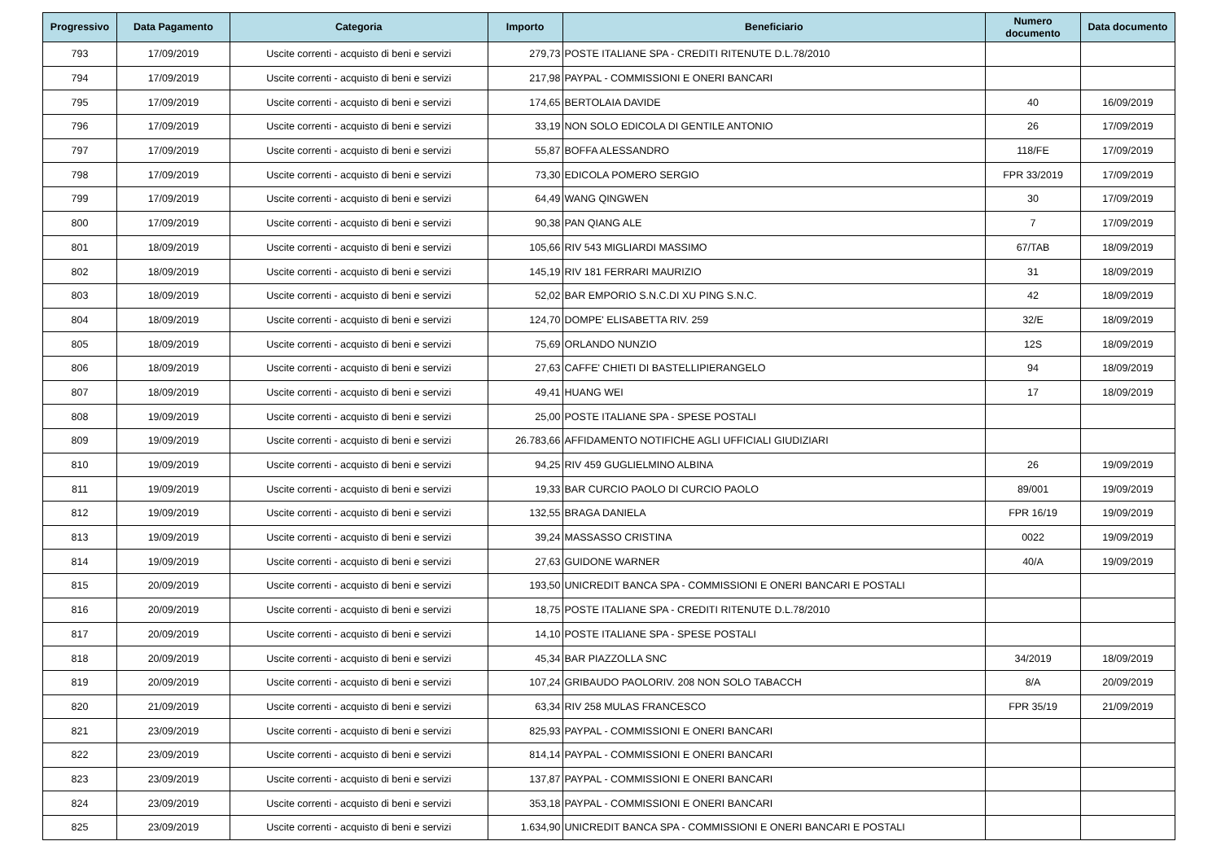| Progressivo | Data Pagamento | Categoria | Importo | Beneficiario | Numero documento | Data documento |
| --- | --- | --- | --- | --- | --- | --- |
| 793 | 17/09/2019 | Uscite correnti - acquisto di beni e servizi | 279,73 | POSTE ITALIANE SPA - CREDITI RITENUTE D.L.78/2010 | | |
| 794 | 17/09/2019 | Uscite correnti - acquisto di beni e servizi | 217,98 | PAYPAL - COMMISSIONI E ONERI BANCARI | | |
| 795 | 17/09/2019 | Uscite correnti - acquisto di beni e servizi | 174,65 | BERTOLAIA DAVIDE | 40 | 16/09/2019 |
| 796 | 17/09/2019 | Uscite correnti - acquisto di beni e servizi | 33,19 | NON SOLO EDICOLA DI GENTILE ANTONIO | 26 | 17/09/2019 |
| 797 | 17/09/2019 | Uscite correnti - acquisto di beni e servizi | 55,87 | BOFFA ALESSANDRO | 118/FE | 17/09/2019 |
| 798 | 17/09/2019 | Uscite correnti - acquisto di beni e servizi | 73,30 | EDICOLA POMERO SERGIO | FPR 33/2019 | 17/09/2019 |
| 799 | 17/09/2019 | Uscite correnti - acquisto di beni e servizi | 64,49 | WANG QINGWEN | 30 | 17/09/2019 |
| 800 | 17/09/2019 | Uscite correnti - acquisto di beni e servizi | 90,38 | PAN QIANG ALE | 7 | 17/09/2019 |
| 801 | 18/09/2019 | Uscite correnti - acquisto di beni e servizi | 105,66 | RIV 543 MIGLIARDI MASSIMO | 67/TAB | 18/09/2019 |
| 802 | 18/09/2019 | Uscite correnti - acquisto di beni e servizi | 145,19 | RIV 181 FERRARI MAURIZIO | 31 | 18/09/2019 |
| 803 | 18/09/2019 | Uscite correnti - acquisto di beni e servizi | 52,02 | BAR EMPORIO S.N.C.DI XU PING S.N.C. | 42 | 18/09/2019 |
| 804 | 18/09/2019 | Uscite correnti - acquisto di beni e servizi | 124,70 | DOMPE' ELISABETTA RIV. 259 | 32/E | 18/09/2019 |
| 805 | 18/09/2019 | Uscite correnti - acquisto di beni e servizi | 75,69 | ORLANDO NUNZIO | 12S | 18/09/2019 |
| 806 | 18/09/2019 | Uscite correnti - acquisto di beni e servizi | 27,63 | CAFFE' CHIETI DI BASTELLIPIERANGELO | 94 | 18/09/2019 |
| 807 | 18/09/2019 | Uscite correnti - acquisto di beni e servizi | 49,41 | HUANG WEI | 17 | 18/09/2019 |
| 808 | 19/09/2019 | Uscite correnti - acquisto di beni e servizi | 25,00 | POSTE ITALIANE SPA - SPESE POSTALI | | |
| 809 | 19/09/2019 | Uscite correnti - acquisto di beni e servizi | 26.783,66 | AFFIDAMENTO NOTIFICHE AGLI UFFICIALI GIUDIZIARI | | |
| 810 | 19/09/2019 | Uscite correnti - acquisto di beni e servizi | 94,25 | RIV 459 GUGLIELMINO ALBINA | 26 | 19/09/2019 |
| 811 | 19/09/2019 | Uscite correnti - acquisto di beni e servizi | 19,33 | BAR CURCIO PAOLO DI CURCIO PAOLO | 89/001 | 19/09/2019 |
| 812 | 19/09/2019 | Uscite correnti - acquisto di beni e servizi | 132,55 | BRAGA DANIELA | FPR 16/19 | 19/09/2019 |
| 813 | 19/09/2019 | Uscite correnti - acquisto di beni e servizi | 39,24 | MASSASSO CRISTINA | 0022 | 19/09/2019 |
| 814 | 19/09/2019 | Uscite correnti - acquisto di beni e servizi | 27,63 | GUIDONE WARNER | 40/A | 19/09/2019 |
| 815 | 20/09/2019 | Uscite correnti - acquisto di beni e servizi | 193,50 | UNICREDIT BANCA SPA - COMMISSIONI E ONERI BANCARI E POSTALI | | |
| 816 | 20/09/2019 | Uscite correnti - acquisto di beni e servizi | 18,75 | POSTE ITALIANE SPA - CREDITI RITENUTE D.L.78/2010 | | |
| 817 | 20/09/2019 | Uscite correnti - acquisto di beni e servizi | 14,10 | POSTE ITALIANE SPA - SPESE POSTALI | | |
| 818 | 20/09/2019 | Uscite correnti - acquisto di beni e servizi | 45,34 | BAR PIAZZOLLA SNC | 34/2019 | 18/09/2019 |
| 819 | 20/09/2019 | Uscite correnti - acquisto di beni e servizi | 107,24 | GRIBAUDO PAOLORIV. 208 NON SOLO TABACCH | 8/A | 20/09/2019 |
| 820 | 21/09/2019 | Uscite correnti - acquisto di beni e servizi | 63,34 | RIV 258 MULAS FRANCESCO | FPR 35/19 | 21/09/2019 |
| 821 | 23/09/2019 | Uscite correnti - acquisto di beni e servizi | 825,93 | PAYPAL - COMMISSIONI E ONERI BANCARI | | |
| 822 | 23/09/2019 | Uscite correnti - acquisto di beni e servizi | 814,14 | PAYPAL - COMMISSIONI E ONERI BANCARI | | |
| 823 | 23/09/2019 | Uscite correnti - acquisto di beni e servizi | 137,87 | PAYPAL - COMMISSIONI E ONERI BANCARI | | |
| 824 | 23/09/2019 | Uscite correnti - acquisto di beni e servizi | 353,18 | PAYPAL - COMMISSIONI E ONERI BANCARI | | |
| 825 | 23/09/2019 | Uscite correnti - acquisto di beni e servizi | 1.634,90 | UNICREDIT BANCA SPA - COMMISSIONI E ONERI BANCARI E POSTALI | | |